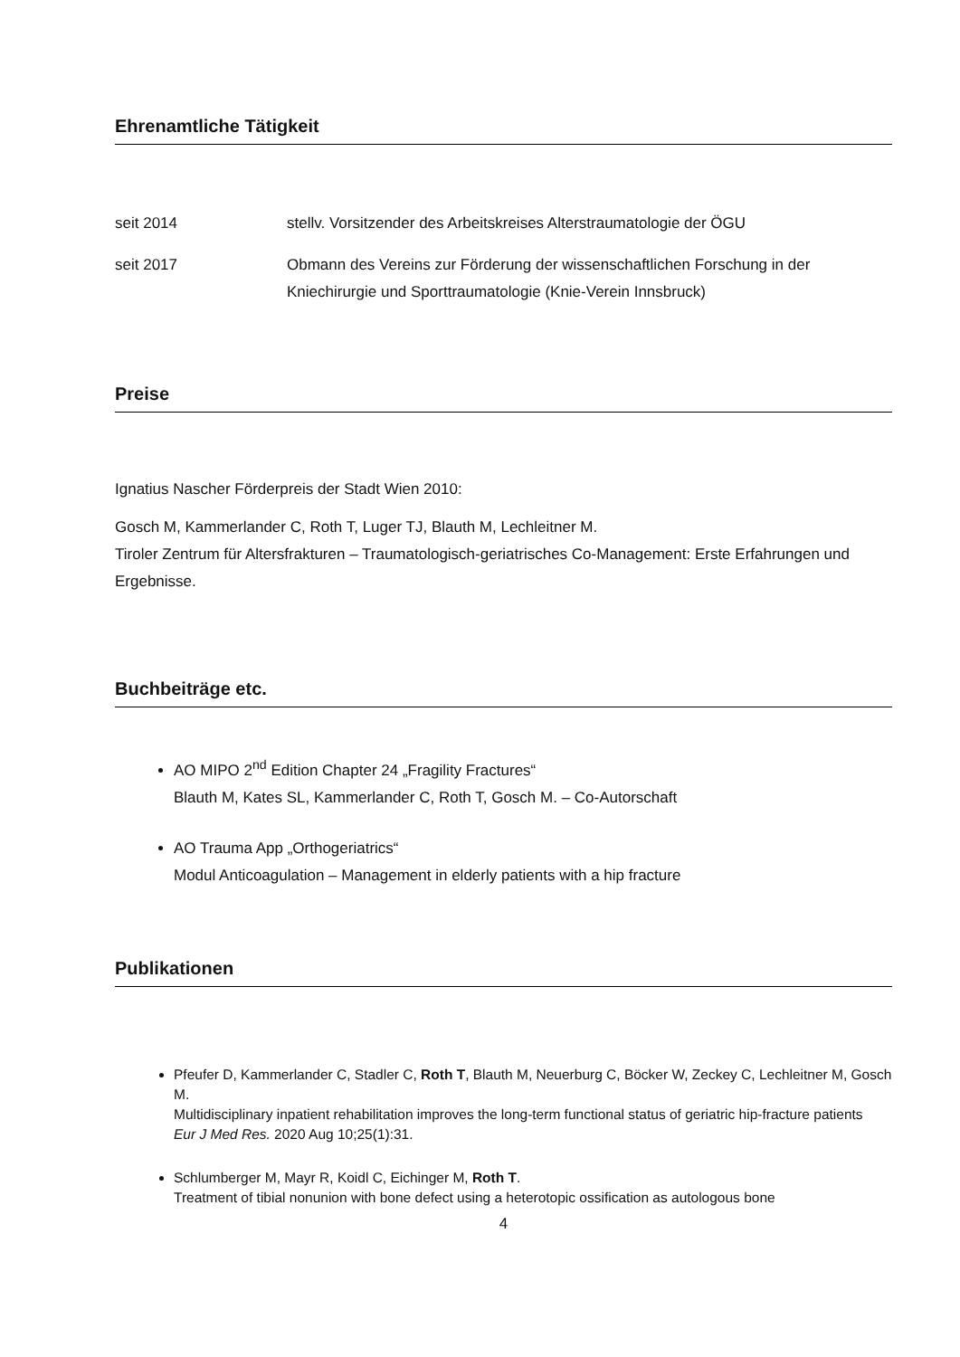Ehrenamtliche Tätigkeit
seit 2014 stellv. Vorsitzender des Arbeitskreises Alterstraumatologie der ÖGU
seit 2017 Obmann des Vereins zur Förderung der wissenschaftlichen Forschung in der Kniechirurgie und Sporttraumatologie (Knie-Verein Innsbruck)
Preise
Ignatius Nascher Förderpreis der Stadt Wien 2010:
Gosch M, Kammerlander C, Roth T, Luger TJ, Blauth M, Lechleitner M.
Tiroler Zentrum für Altersfrakturen – Traumatologisch-geriatrisches Co-Management: Erste Erfahrungen und Ergebnisse.
Buchbeiträge etc.
AO MIPO 2<sup>nd</sup> Edition Chapter 24 „Fragility Fractures“
Blauth M, Kates SL, Kammerlander C, Roth T, Gosch M. – Co-Autorschaft
AO Trauma App „Orthogeriatrics“
Modul Anticoagulation – Management in elderly patients with a hip fracture
Publikationen
Pfeufer D, Kammerlander C, Stadler C, Roth T, Blauth M, Neuerburg C, Böcker W, Zeckey C, Lechleitner M, Gosch M.
Multidisciplinary inpatient rehabilitation improves the long-term functional status of geriatric hip-fracture patients
Eur J Med Res. 2020 Aug 10;25(1):31.
Schlumberger M, Mayr R, Koidl C, Eichinger M, Roth T.
Treatment of tibial nonunion with bone defect using a heterotopic ossification as autologous bone
4